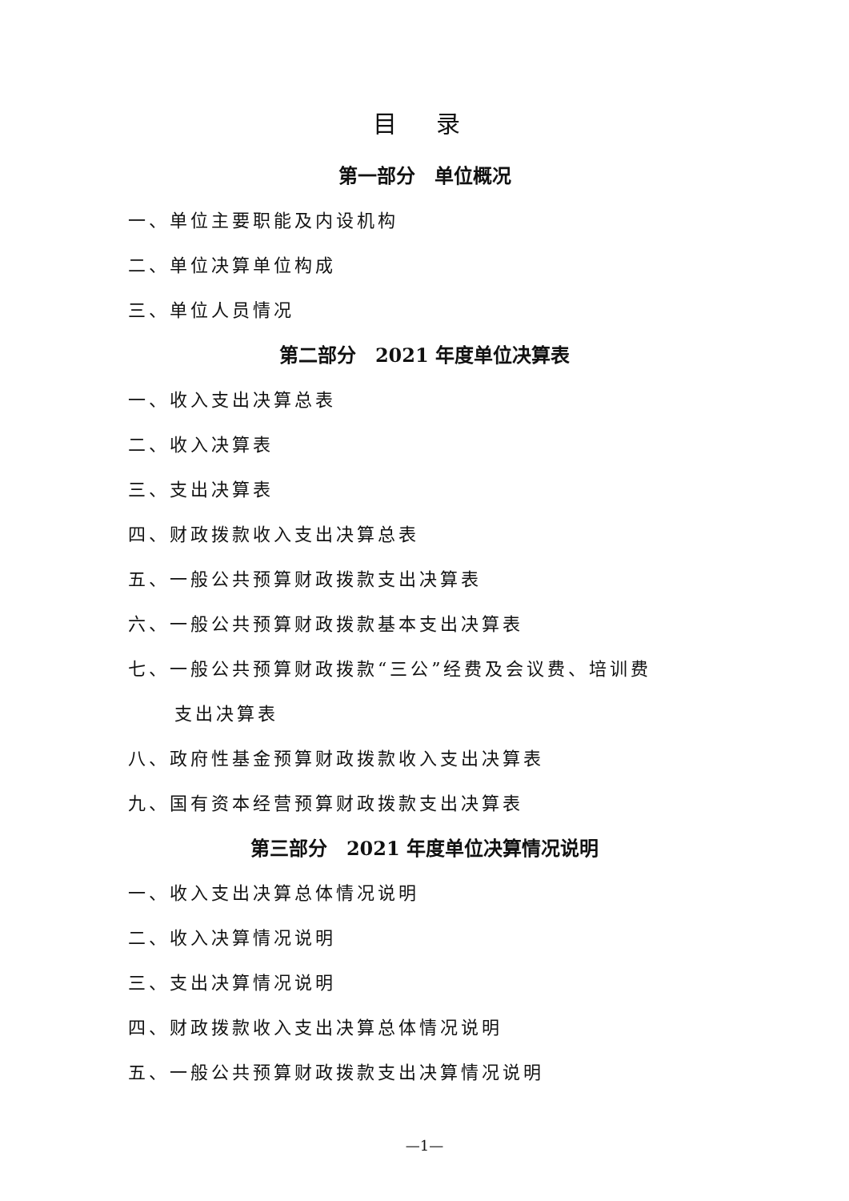目 录
第一部分　单位概况
一、单位主要职能及内设机构
二、单位决算单位构成
三、单位人员情况
第二部分　2021 年度单位决算表
一、收入支出决算总表
二、收入决算表
三、支出决算表
四、财政拨款收入支出决算总表
五、一般公共预算财政拨款支出决算表
六、一般公共预算财政拨款基本支出决算表
七、一般公共预算财政拨款“三公”经费及会议费、培训费
支出决算表
八、政府性基金预算财政拨款收入支出决算表
九、国有资本经营预算财政拨款支出决算表
第三部分　2021 年度单位决算情况说明
一、收入支出决算总体情况说明
二、收入决算情况说明
三、支出决算情况说明
四、财政拨款收入支出决算总体情况说明
五、一般公共预算财政拨款支出决算情况说明
—1—